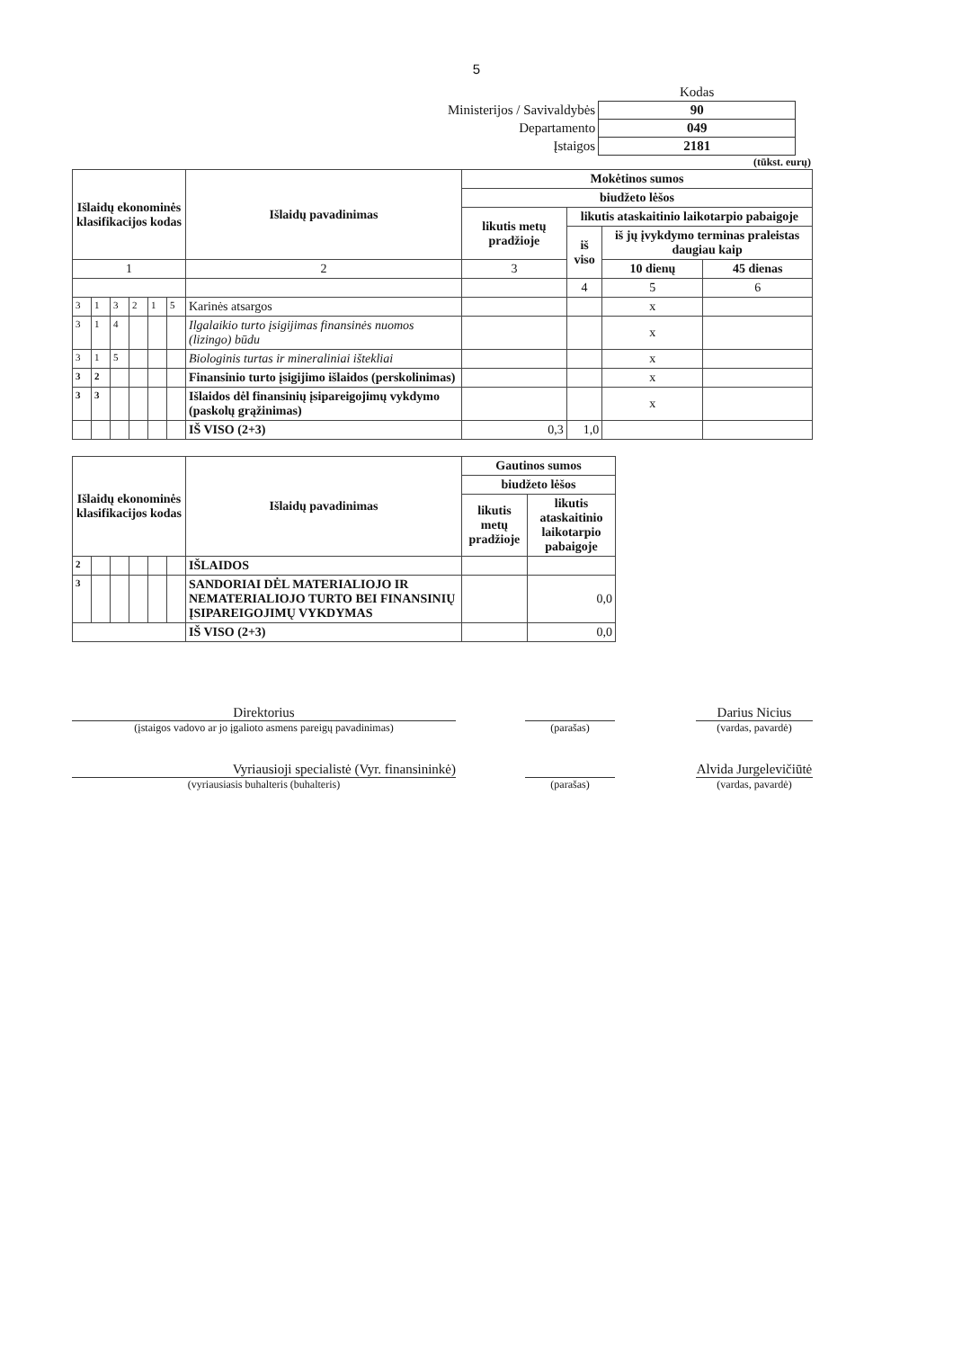5
| | Kodas |
| Ministerijos / Savivaldybės | 90 |
| Departamento | 049 |
| Įstaigos | 2181 |
(tūkst. eurų)
| Išlaidų ekonominės klasifikacijos kodas | | | | | | Išlaidų pavadinimas | Mokėtinos sumos | | | |
| --- | --- | --- | --- | --- | --- | --- | --- | --- | --- | --- |
| | | | | | | | biudžeto lėšos | | | |
| | | | | | | | likutis metų pradžioje | likutis ataskaitinio laikotarpio pabaigoje | | |
| | | | | | | | | iš viso | iš jų įvykdymo terminas praleistas daugiau kaip | |
| 1 | | | | | | 2 | 3 | | 10 dienų | 45 dienas |
| | | | | | | | | 4 | 5 | 6 |
| 3 | 1 | 3 | 2 | 1 | 5 | Karinės atsargos | | | x | |
| 3 | 1 | 4 | | | | Ilgalaikio turto įsigijimas finansinės nuomos (lizingo) būdu | | | x | |
| 3 | 1 | 5 | | | | Biologinis turtas ir mineraliniai ištekliai | | | x | |
| 3 | 2 | | | | | Finansinio turto įsigijimo išlaidos (perskolinimas) | | | x | |
| 3 | 3 | | | | | Išlaidos dėl finansinių įsipareigojimų vykdymo (paskolų grąžinimas) | | | x | |
| | | | | | | IŠ VISO (2+3) | 0,3 | 1,0 | | |
| Išlaidų ekonominės klasifikacijos kodas | | | | | | Išlaidų pavadinimas | Gautinos sumos | |
| --- | --- | --- | --- | --- | --- | --- | --- | --- |
| | | | | | | | biudžeto lėšos | |
| | | | | | | | likutis metų pradžioje | likutis ataskaitinio laikotarpio pabaigoje |
| 2 | | | | | | IŠLAIDOS | | |
| 3 | | | | | | SANDORIAI DĖL MATERIALIOJO IR NEMATERIALIOJO TURTO BEI FINANSINIŲ ĮSIPAREIGOJIMŲ VYKDYMAS | | 0,0 |
| | | | | | | IŠ VISO (2+3) | | 0,0 |
Direktorius
(įstaigos vadovo ar jo įgalioto asmens pareigų pavadinimas)
(parašas)
Darius Nicius
(vardas, pavardė)
Vyriausioji specialistė (Vyr. finansininkė)
(vyriausiasis buhalteris (buhalteris)
(parašas)
Alvida Jurgelevičiūtė
(vardas, pavardė)